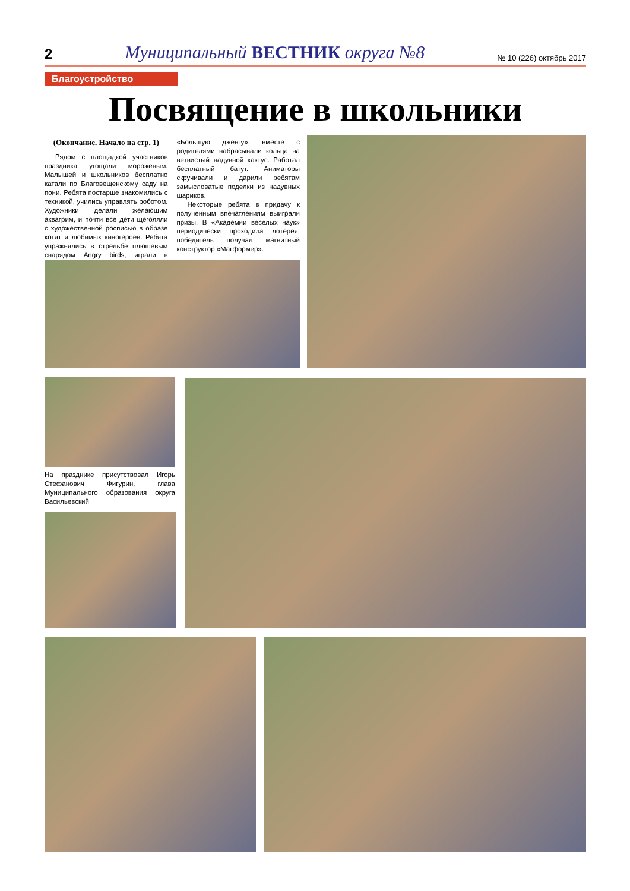2 Муниципальный ВЕСТНИК округа №8 № 10 (226) октябрь 2017
Благоустройство
Посвящение в школьники
(Окончание. Начало на стр. 1)
Рядом с площадкой участников праздника угощали мороженым. Малышей и школьников бесплатно катали по Благовещенскому саду на пони. Ребята постарше знакомились с техникой, учились управлять роботом. Художники делали желающим аквагрим, и почти все дети щеголяли с художественной росписью в образе котят и любимых киногероев. Ребята упражнялись в стрельбе плюшевым снарядом Angry birds, играли в «Большую дженгу», вместе с родителями набрасывали кольца на ветвистый надувной кактус. Работал бесплатный батут. Аниматоры скручивали и дарили ребятам замысловатые поделки из надувных шариков.
Некоторые ребята в придачу к полученным впечатлениям выиграли призы. В «Академии веселых наук» периодически проходила лотерея, победитель получал магнитный конструктор «Магформер».
На празднике присутствовал Игорь Стефанович Фигурин, глава Муниципального образования округа Васильевский